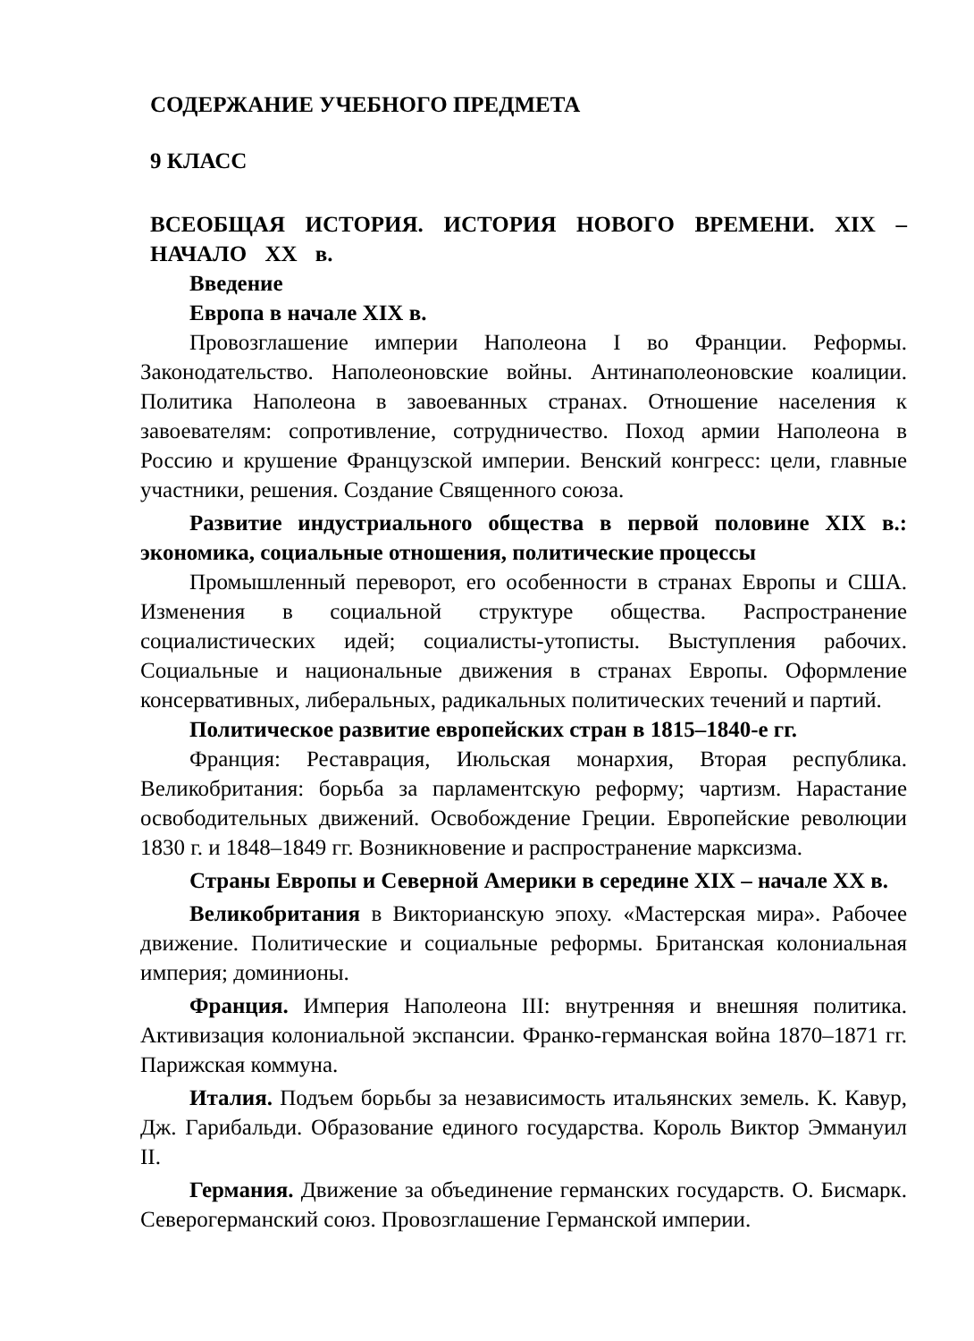СОДЕРЖАНИЕ УЧЕБНОГО ПРЕДМЕТА
9 КЛАСС
ВСЕОБЩАЯ ИСТОРИЯ. ИСТОРИЯ НОВОГО ВРЕМЕНИ. XIX – НАЧАЛО XX в.
Введение
Европа в начале XIX в.
Провозглашение империи Наполеона I во Франции. Реформы. Законодательство. Наполеоновские войны. Антинаполеоновские коалиции. Политика Наполеона в завоеванных странах. Отношение населения к завоевателям: сопротивление, сотрудничество. Поход армии Наполеона в Россию и крушение Французской империи. Венский конгресс: цели, главные участники, решения. Создание Священного союза.
Развитие индустриального общества в первой половине XIX в.: экономика, социальные отношения, политические процессы
Промышленный переворот, его особенности в странах Европы и США. Изменения в социальной структуре общества. Распространение социалистических идей; социалисты-утописты. Выступления рабочих. Социальные и национальные движения в странах Европы. Оформление консервативных, либеральных, радикальных политических течений и партий.
Политическое развитие европейских стран в 1815–1840-е гг.
Франция: Реставрация, Июльская монархия, Вторая республика. Великобритания: борьба за парламентскую реформу; чартизм. Нарастание освободительных движений. Освобождение Греции. Европейские революции 1830 г. и 1848–1849 гг. Возникновение и распространение марксизма.
Страны Европы и Северной Америки в середине XIX – начале XX в.
Великобритания в Викторианскую эпоху. «Мастерская мира». Рабочее движение. Политические и социальные реформы. Британская колониальная империя; доминионы.
Франция. Империя Наполеона III: внутренняя и внешняя политика. Активизация колониальной экспансии. Франко-германская война 1870–1871 гг. Парижская коммуна.
Италия. Подъем борьбы за независимость итальянских земель. К. Кавур, Дж. Гарибальди. Образование единого государства. Король Виктор Эммануил II.
Германия. Движение за объединение германских государств. О. Бисмарк. Северогерманский союз. Провозглашение Германской империи.